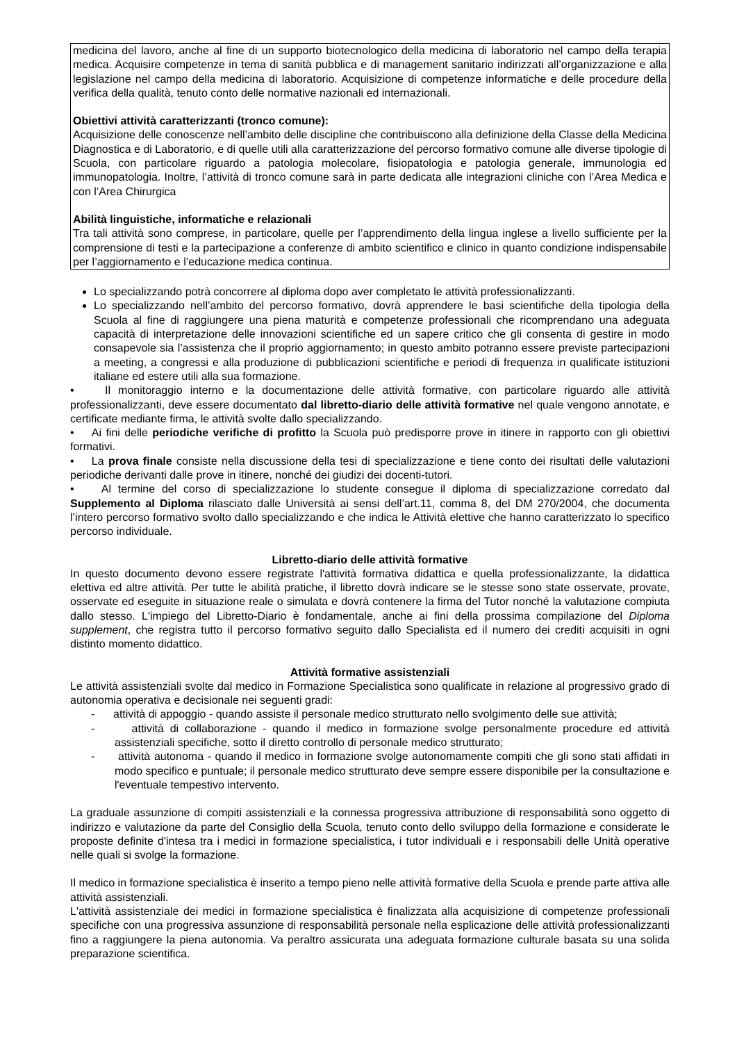medicina del lavoro, anche al fine di un supporto biotecnologico della medicina di laboratorio nel campo della terapia medica. Acquisire competenze in tema di sanità pubblica e di management sanitario indirizzati all’organizzazione e alla legislazione nel campo della medicina di laboratorio. Acquisizione di competenze informatiche e delle procedure della verifica della qualità, tenuto conto delle normative nazionali ed internazionali.
Obiettivi attività caratterizzanti (tronco comune):
Acquisizione delle conoscenze nell’ambito delle discipline che contribuiscono alla definizione della Classe della Medicina Diagnostica e di Laboratorio, e di quelle utili alla caratterizzazione del percorso formativo comune alle diverse tipologie di Scuola, con particolare riguardo a patologia molecolare, fisiopatologia e patologia generale, immunologia ed immunopatologia. Inoltre, l’attività di tronco comune sarà in parte dedicata alle integrazioni cliniche con l’Area Medica e con l’Area Chirurgica
Abilità linguistiche, informatiche e relazionali
Tra tali attività sono comprese, in particolare, quelle per l’apprendimento della lingua inglese a livello sufficiente per la comprensione di testi e la partecipazione a conferenze di ambito scientifico e clinico in quanto condizione indispensabile per l’aggiornamento e l’educazione medica continua.
Lo specializzando potrà concorrere al diploma dopo aver completato le attività professionalizzanti.
Lo specializzando nell’ambito del percorso formativo, dovrà apprendere le basi scientifiche della tipologia della Scuola al fine di raggiungere una piena maturità e competenze professionali che ricomprendano una adeguata capacità di interpretazione delle innovazioni scientifiche ed un sapere critico che gli consenta di gestire in modo consapevole sia l’assistenza che il proprio aggiornamento; in questo ambito potranno essere previste partecipazioni a meeting, a congressi e alla produzione di pubblicazioni scientifiche e periodi di frequenza in qualificate istituzioni italiane ed estere utili alla sua formazione.
• Il monitoraggio interno e la documentazione delle attività formative, con particolare riguardo alle attività professionalizzanti, deve essere documentato dal libretto-diario delle attività formative nel quale vengono annotate, e certificate mediante firma, le attività svolte dallo specializzando.
• Ai fini delle periodiche verifiche di profitto la Scuola può predisporre prove in itinere in rapporto con gli obiettivi formativi.
• La prova finale consiste nella discussione della tesi di specializzazione e tiene conto dei risultati delle valutazioni periodiche derivanti dalle prove in itinere, nonché dei giudizi dei docenti-tutori.
• Al termine del corso di specializzazione lo studente consegue il diploma di specializzazione corredato dal Supplemento al Diploma rilasciato dalle Università ai sensi dell’art.11, comma 8, del DM 270/2004, che documenta l’intero percorso formativo svolto dallo specializzando e che indica le Attività elettive che hanno caratterizzato lo specifico percorso individuale.
Libretto-diario delle attività formative
In questo documento devono essere registrate l'attività formativa didattica e quella professionalizzante, la didattica elettiva ed altre attività. Per tutte le abilità pratiche, il libretto dovrà indicare se le stesse sono state osservate, provate, osservate ed eseguite in situazione reale o simulata e dovrà contenere la firma del Tutor nonché la valutazione compiuta dallo stesso. L'impiego del Libretto-Diario è fondamentale, anche ai fini della prossima compilazione del Diploma supplement, che registra tutto il percorso formativo seguito dallo Specialista ed il numero dei crediti acquisiti in ogni distinto momento didattico.
Attività formative assistenziali
Le attività assistenziali svolte dal medico in Formazione Specialistica sono qualificate in relazione al progressivo grado di autonomia operativa e decisionale nei seguenti gradi:
- attività di appoggio - quando assiste il personale medico strutturato nello svolgimento delle sue attività;
- attività di collaborazione - quando il medico in formazione svolge personalmente procedure ed attività assistenziali specifiche, sotto il diretto controllo di personale medico strutturato;
- attività autonoma - quando il medico in formazione svolge autonomamente compiti che gli sono stati affidati in modo specifico e puntuale; il personale medico strutturato deve sempre essere disponibile per la consultazione e l'eventuale tempestivo intervento.
La graduale assunzione di compiti assistenziali e la connessa progressiva attribuzione di responsabilità sono oggetto di indirizzo e valutazione da parte del Consiglio della Scuola, tenuto conto dello sviluppo della formazione e considerate le proposte definite d'intesa tra i medici in formazione specialistica, i tutor individuali e i responsabili delle Unità operative nelle quali si svolge la formazione.
Il medico in formazione specialistica è inserito a tempo pieno nelle attività formative della Scuola e prende parte attiva alle attività assistenziali.
L'attività assistenziale dei medici in formazione specialistica è finalizzata alla acquisizione di competenze professionali specifiche con una progressiva assunzione di responsabilità personale nella esplicazione delle attività professionalizzanti fino a raggiungere la piena autonomia. Va peraltro assicurata una adeguata formazione culturale basata su una solida preparazione scientifica.